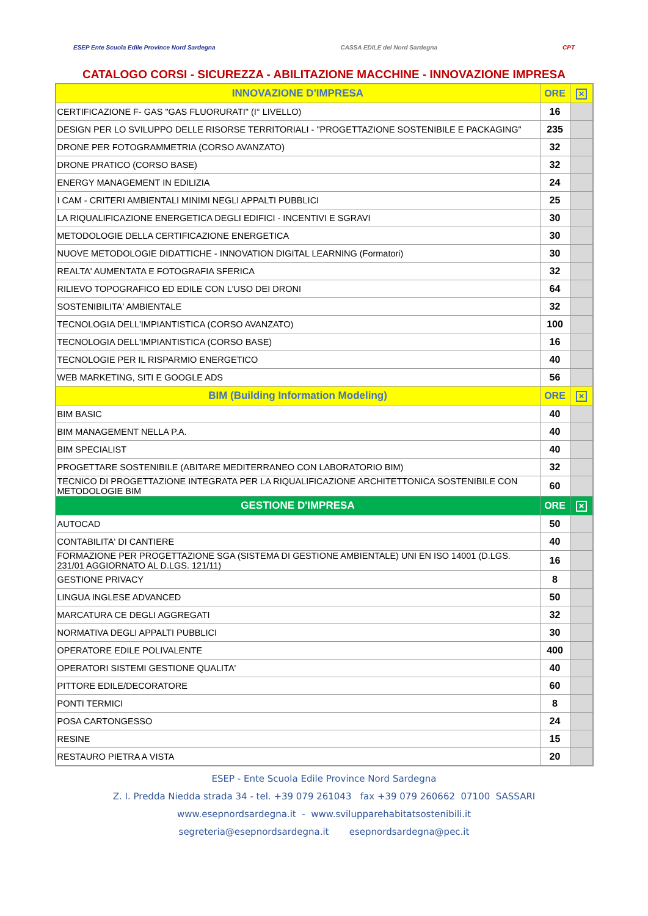ESEP Ente Scuola Edile Province Nord Sardegna
CASSA EDILE del Nord Sardegna CPT
CATALOGO CORSI - SICUREZZA - ABILITAZIONE MACCHINE - INNOVAZIONE IMPRESA
| INNOVAZIONE D'IMPRESA | ORE | ✕ |
| --- | --- | --- |
| CERTIFICAZIONE F- GAS "GAS FLUORURATI" (I° LIVELLO) | 16 | |
| DESIGN PER LO SVILUPPO DELLE RISORSE TERRITORIALI - "PROGETTAZIONE SOSTENIBILE E PACKAGING" | 235 | |
| DRONE PER FOTOGRAMMETRIA (CORSO AVANZATO) | 32 | |
| DRONE PRATICO (CORSO BASE) | 32 | |
| ENERGY MANAGEMENT IN EDILIZIA | 24 | |
| I CAM - CRITERI AMBIENTALI MINIMI NEGLI APPALTI PUBBLICI | 25 | |
| LA RIQUALIFICAZIONE ENERGETICA DEGLI EDIFICI - INCENTIVI E SGRAVI | 30 | |
| METODOLOGIE DELLA CERTIFICAZIONE ENERGETICA | 30 | |
| NUOVE METODOLOGIE DIDATTICHE - INNOVATION DIGITAL LEARNING (Formatori) | 30 | |
| REALTA' AUMENTATA E FOTOGRAFIA SFERICA | 32 | |
| RILIEVO TOPOGRAFICO ED EDILE CON L'USO DEI DRONI | 64 | |
| SOSTENIBILITA' AMBIENTALE | 32 | |
| TECNOLOGIA DELL'IMPIANTISTICA (CORSO AVANZATO) | 100 | |
| TECNOLOGIA DELL'IMPIANTISTICA (CORSO BASE) | 16 | |
| TECNOLOGIE PER IL RISPARMIO ENERGETICO | 40 | |
| WEB MARKETING, SITI E GOOGLE ADS | 56 | |
| BIM (Building Information Modeling) | ORE | ✕ |
| BIM BASIC | 40 | |
| BIM MANAGEMENT NELLA P.A. | 40 | |
| BIM SPECIALIST | 40 | |
| PROGETTARE SOSTENIBILE (ABITARE MEDITERRANEO CON LABORATORIO BIM) | 32 | |
| TECNICO DI PROGETTAZIONE INTEGRATA PER LA RIQUALIFICAZIONE ARCHITETTONICA SOSTENIBILE CON METODOLOGIE BIM | 60 | |
| GESTIONE D'IMPRESA | ORE | ✕ |
| AUTOCAD | 50 | |
| CONTABILITA' DI CANTIERE | 40 | |
| FORMAZIONE PER PROGETTAZIONE SGA (SISTEMA DI GESTIONE AMBIENTALE) UNI EN ISO 14001 (D.LGS. 231/01 AGGIORNATO AL D.LGS. 121/11) | 16 | |
| GESTIONE PRIVACY | 8 | |
| LINGUA INGLESE ADVANCED | 50 | |
| MARCATURA CE DEGLI AGGREGATI | 32 | |
| NORMATIVA DEGLI APPALTI PUBBLICI | 30 | |
| OPERATORE EDILE POLIVALENTE | 400 | |
| OPERATORI SISTEMI GESTIONE QUALITA' | 40 | |
| PITTORE EDILE/DECORATORE | 60 | |
| PONTI TERMICI | 8 | |
| POSA CARTONGESSO | 24 | |
| RESINE | 15 | |
| RESTAURO PIETRA A VISTA | 20 | |
ESEP - Ente Scuola Edile Province Nord Sardegna
Z. I. Predda Niedda strada 34 - tel. +39 079 261043 fax +39 079 260662 07100 SASSARI
www.esepnordsardegna.it - www.svilupparehabitatsostenibili.it
segreteria@esepnordsardegna.it esepnordsardegna@pec.it